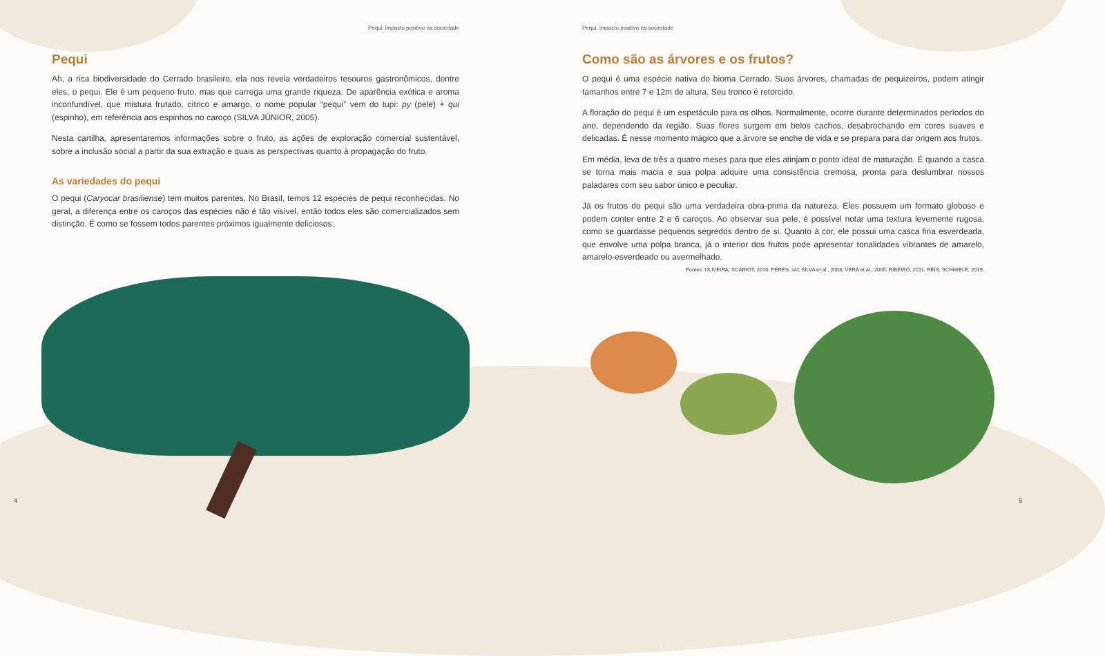Pequi: impacto positivo na sociedade
Pequi
Ah, a rica biodiversidade do Cerrado brasileiro, ela nos revela verdadeiros tesouros gastronômicos, dentre eles, o pequi. Ele é um pequeno fruto, mas que carrega uma grande riqueza. De aparência exótica e aroma inconfundível, que mistura frutado, cítrico e amargo, o nome popular “pequi” vem do tupi: py (pele) + qui (espinho), em referência aos espinhos no caroço (SILVA JÚNIOR, 2005).
Nesta cartilha, apresentaremos informações sobre o fruto, as ações de exploração comercial sustentável, sobre a inclusão social a partir da sua extração e quais as perspectivas quanto à propagação do fruto.
As variedades do pequi
O pequi (Caryocar brasiliense) tem muitos parentes. No Brasil, temos 12 espécies de pequi reconhecidas. No geral, a diferença entre os caroços das espécies não é tão visível, então todos eles são comercializados sem distinção. É como se fossem todos parentes próximos igualmente deliciosos.
4
Pequi: impacto positivo na sociedade
Como são as árvores e os frutos?
O pequi é uma espécie nativa do bioma Cerrado. Suas árvores, chamadas de pequizeiros, podem atingir tamanhos entre 7 e 12m de altura. Seu tronco é retorcido.
A floração do pequi é um espetáculo para os olhos. Normalmente, ocorre durante determinados períodos do ano, dependendo da região. Suas flores surgem em belos cachos, desabrochando em cores suaves e delicadas. É nesse momento mágico que a árvore se enche de vida e se prepara para dar origem aos frutos.
Em média, leva de três a quatro meses para que eles atinjam o ponto ideal de maturação. É quando a casca se torna mais macia e sua polpa adquire uma consistência cremosa, pronta para deslumbrar nossos paladares com seu sabor único e peculiar.
Já os frutos do pequi são uma verdadeira obra-prima da natureza. Eles possuem um formato globoso e podem conter entre 2 e 6 caroços. Ao observar sua pele, é possível notar uma textura levemente rugosa, como se guardasse pequenos segredos dentro de si. Quanto à cor, ele possui uma casca fina esverdeada, que envolve uma polpa branca, já o interior dos frutos pode apresentar tonalidades vibrantes de amarelo, amarelo-esverdeado ou avermelhado.
Fontes: OLIVEIRA; SCARIOT, 2010; PERES, s/d; SILVA et al., 2003; VERA et al., 2005; RIBEIRO, 2011; REIS; SCHMIELE, 2019.
5